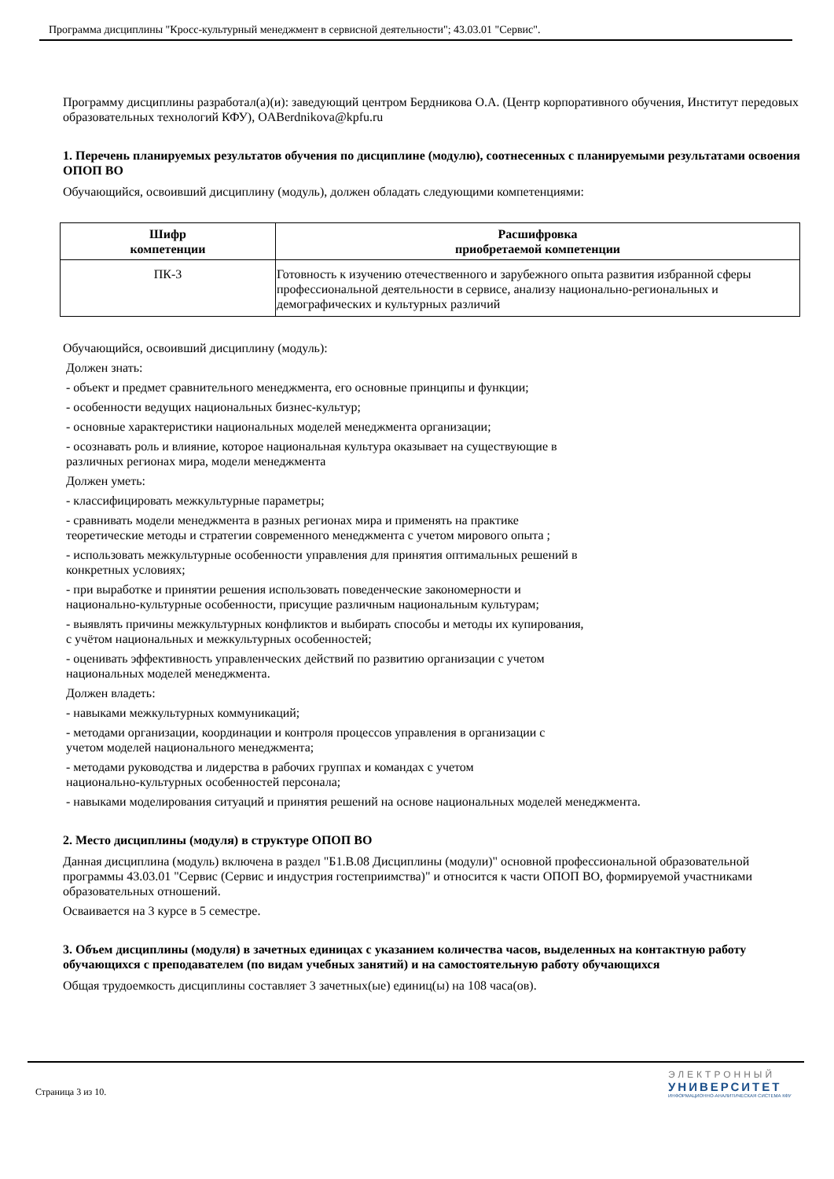Программа дисциплины "Кросс-культурный менеджмент в сервисной деятельности"; 43.03.01 "Сервис".
Программу дисциплины разработал(а)(и): заведующий центром Бердникова О.А. (Центр корпоративного обучения, Институт передовых образовательных технологий КФУ), OABerdnikova@kpfu.ru
1. Перечень планируемых результатов обучения по дисциплине (модулю), соотнесенных с планируемыми результатами освоения ОПОП ВО
Обучающийся, освоивший дисциплину (модуль), должен обладать следующими компетенциями:
| Шифр компетенции | Расшифровка приобретаемой компетенции |
| --- | --- |
| ПК-3 | Готовность к изучению отечественного и зарубежного опыта развития избранной сферы профессиональной деятельности в сервисе, анализу национально-региональ­ных и демографических и культурных различий |
Обучающийся, освоивший дисциплину (модуль):
Должен знать:
- объект и предмет сравнительного менеджмента, его основные принципы и функции;
- особенности ведущих национальных бизнес-культур;
- основные характеристики национальных моделей менеджмента организации;
- осознавать роль и влияние, которое национальная культура оказывает на существующие в
различных регионах мира, модели менеджмента
Должен уметь:
- классифицировать межкультурные параметры;
- сравнивать модели менеджмента в разных регионах мира и применять на практике
теоретические методы и стратегии современного менеджмента с учетом мирового опыта ;
- использовать межкультурные особенности управления для принятия оптимальных решений в
конкретных условиях;
- при выработке и принятии решения использовать поведенческие закономерности и
национально-культурные особенности, присущие различным национальным культурам;
- выявлять причины межкультурных конфликтов и выбирать способы и методы их купирования,
с учётом национальных и межкультурных особенностей;
- оценивать эффективность управленческих действий по развитию организации с учетом
национальных моделей менеджмента.
Должен владеть:
- навыками межкультурных коммуникаций;
- методами организации, координации и контроля процессов управления в организации с
учетом моделей национального менеджмента;
- методами руководства и лидерства в рабочих группах и командах с учетом
национально-культурных особенностей персонала;
- навыками моделирования ситуаций и принятия решений на основе национальных моделей менеджмента.
2. Место дисциплины (модуля) в структуре ОПОП ВО
Данная дисциплина (модуль) включена в раздел "Б1.В.08 Дисциплины (модули)" основной профессиональной образовательной программы 43.03.01 "Сервис (Сервис и индустрия гостеприимства)" и относится к части ОПОП ВО, формируемой участниками образовательных отношений.
Осваивается на 3 курсе в 5 семестре.
3. Объем дисциплины (модуля) в зачетных единицах с указанием количества часов, выделенных на контактную работу обучающихся с преподавателем (по видам учебных занятий) и на самостоятельную работу обучающихся
Общая трудоемкость дисциплины составляет 3 зачетных(ые) единиц(ы) на 108 часа(ов).
Страница 3 из 10.
ЭЛЕКТРОННЫЙ
УНИВЕРСИТЕТ
ИНФОРМАЦИОННО-АНАЛИТИЧЕСКАЯ СИСТЕМА КФУ